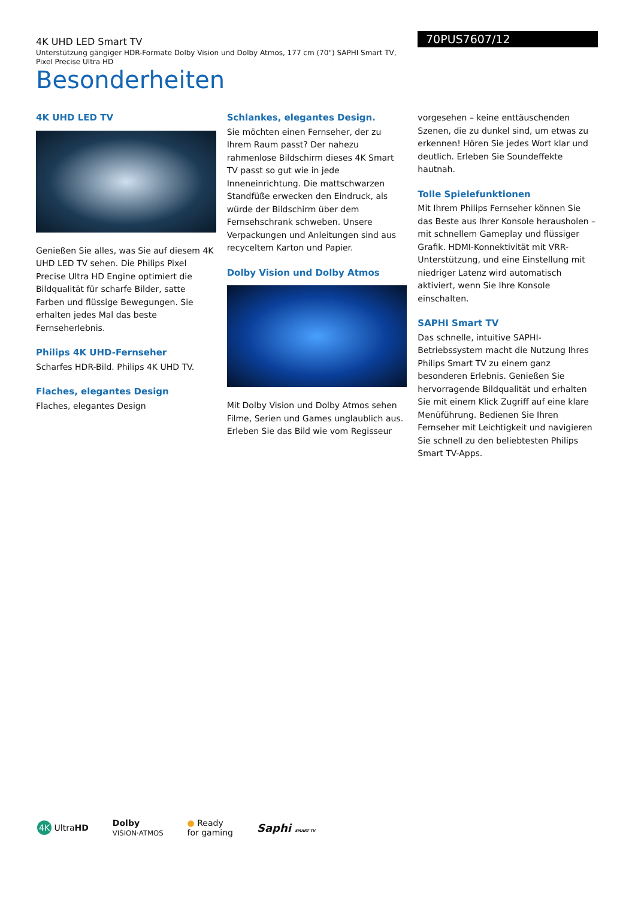4K UHD LED Smart TV
Unterstützung gängiger HDR-Formate Dolby Vision und Dolby Atmos, 177 cm (70") SAPHI Smart TV, Pixel Precise Ultra HD
Besonderheiten
70PUS7607/12
4K UHD LED TV
Genießen Sie alles, was Sie auf diesem 4K UHD LED TV sehen. Die Philips Pixel Precise Ultra HD Engine optimiert die Bildqualität für scharfe Bilder, satte Farben und flüssige Bewegungen. Sie erhalten jedes Mal das beste Fernseherlebnis.
Philips 4K UHD-Fernseher
Scharfes HDR-Bild. Philips 4K UHD TV.
Flaches, elegantes Design
Flaches, elegantes Design
Schlankes, elegantes Design.
Sie möchten einen Fernseher, der zu Ihrem Raum passt? Der nahezu rahmenlose Bildschirm dieses 4K Smart TV passt so gut wie in jede Inneneinrichtung. Die mattschwarzen Standfüße erwecken den Eindruck, als würde der Bildschirm über dem Fernsehschrank schweben. Unsere Verpackungen und Anleitungen sind aus recyceltem Karton und Papier.
Dolby Vision und Dolby Atmos
Mit Dolby Vision und Dolby Atmos sehen Filme, Serien und Games unglaublich aus. Erleben Sie das Bild wie vom Regisseur
vorgesehen – keine enttäuschenden Szenen, die zu dunkel sind, um etwas zu erkennen! Hören Sie jedes Wort klar und deutlich. Erleben Sie Soundeffekte hautnah.
Tolle Spielefunktionen
Mit Ihrem Philips Fernseher können Sie das Beste aus Ihrer Konsole herausholen – mit schnellem Gameplay und flüssiger Grafik. HDMI-Konnektivität mit VRR-Unterstützung, und eine Einstellung mit niedriger Latenz wird automatisch aktiviert, wenn Sie Ihre Konsole einschalten.
SAPHI Smart TV
Das schnelle, intuitive SAPHI-Betriebssystem macht die Nutzung Ihres Philips Smart TV zu einem ganz besonderen Erlebnis. Genießen Sie hervorragende Bildqualität und erhalten Sie mit einem Klick Zugriff auf eine klare Menüführung. Bedienen Sie Ihren Fernseher mit Leichtigkeit und navigieren Sie schnell zu den beliebtesten Philips Smart TV-Apps.
4K UltraHD Dolby
VISION·ATMOS ● Ready
for gaming Saphi SMART TV